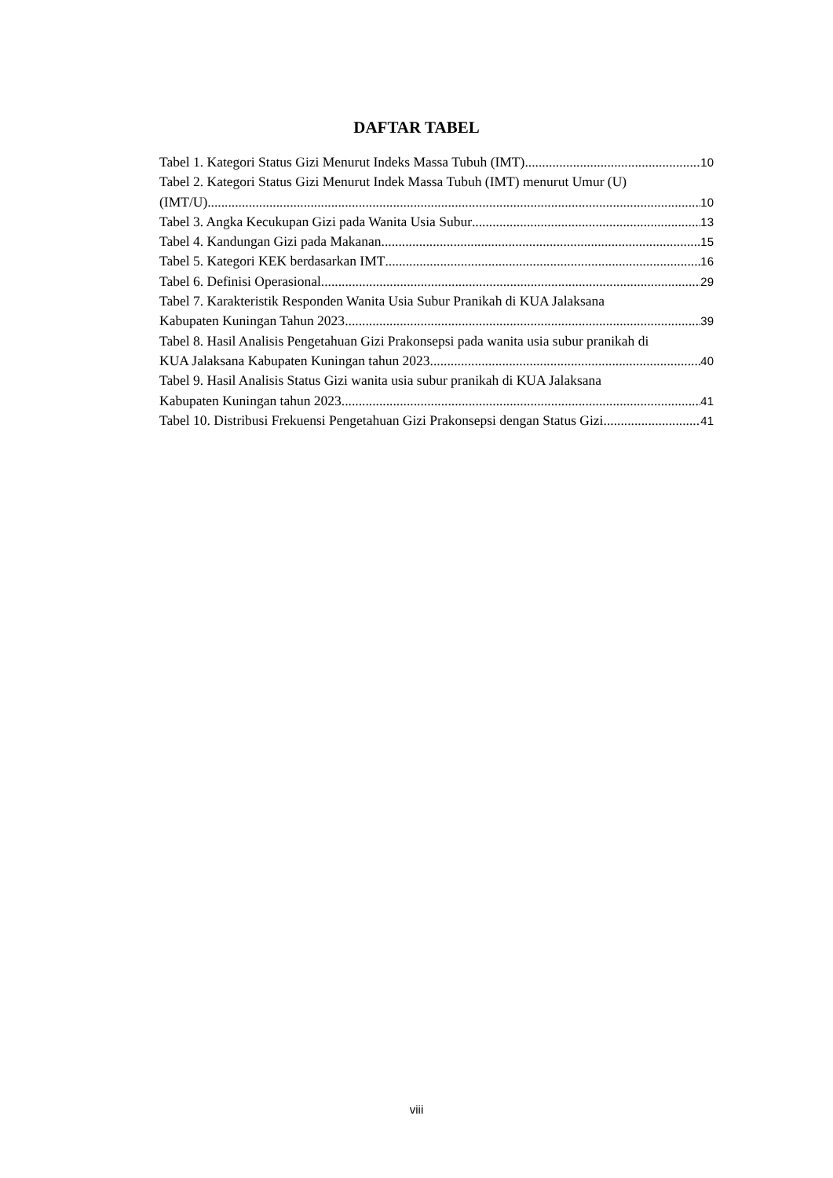DAFTAR TABEL
Tabel 1. Kategori Status Gizi Menurut Indeks Massa Tubuh (IMT) 10
Tabel 2. Kategori Status Gizi Menurut Indek Massa Tubuh (IMT) menurut Umur (U)
(IMT/U) 10
Tabel 3. Angka Kecukupan Gizi pada Wanita Usia Subur 13
Tabel 4. Kandungan Gizi pada Makanan 15
Tabel 5. Kategori KEK berdasarkan IMT 16
Tabel 6. Definisi Operasional 29
Tabel 7. Karakteristik Responden Wanita Usia Subur Pranikah di KUA Jalaksana
Kabupaten Kuningan Tahun 2023 39
Tabel 8. Hasil Analisis Pengetahuan Gizi Prakonsepsi pada wanita usia subur pranikah di
KUA Jalaksana Kabupaten Kuningan tahun 2023 40
Tabel 9. Hasil Analisis Status Gizi wanita usia subur pranikah di KUA Jalaksana
Kabupaten Kuningan tahun 2023 41
Tabel 10. Distribusi Frekuensi Pengetahuan Gizi Prakonsepsi dengan Status Gizi 41
viii